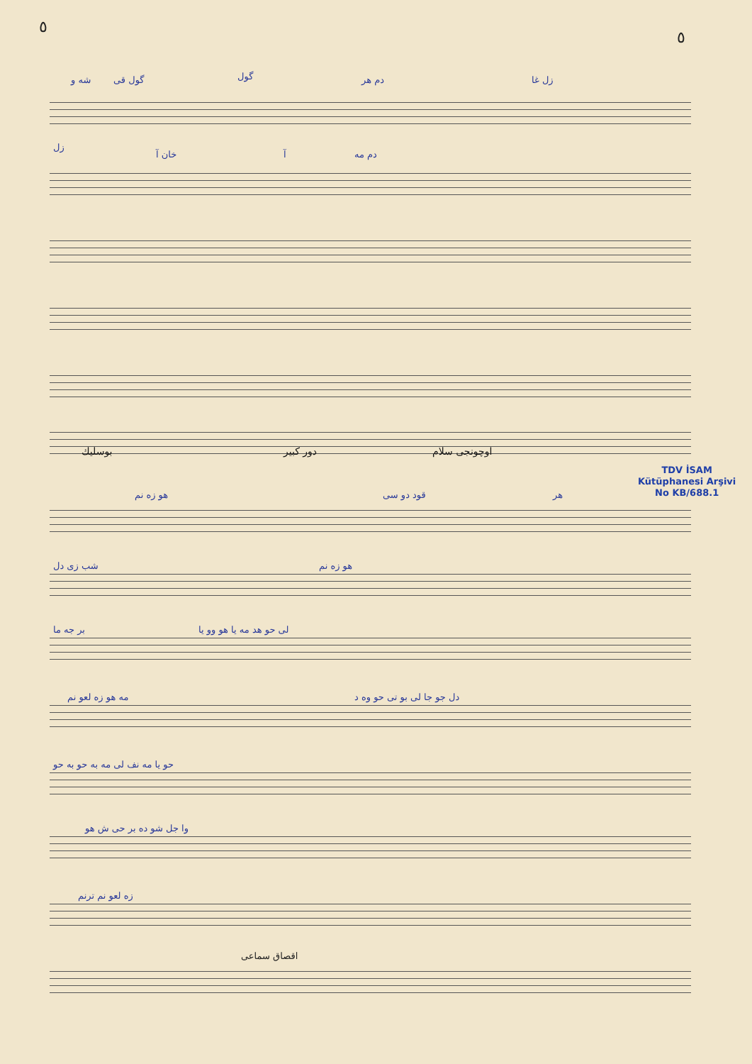٥
٥
شه و گول قی گول دم هر زل غا
زل
خان آ آ دم مه
بوسلیك دور کبیر اوچونجی سلام
TDV İSAM
Kütüphanesi Arşivi
No KB/688.1
هو زه نم قود دو سی هر
شب زی دل هو زه نم
بر جه ما لی حو هد مه یا هو وو یا
مه هو زه لعو نم دل جو جا لی بو تی حو وه د
حو یا مه نف لی مه به حو به حو
وا جل شو ده بر حی ش هو
زه لعو نم ترنم
اقصاق سماعی